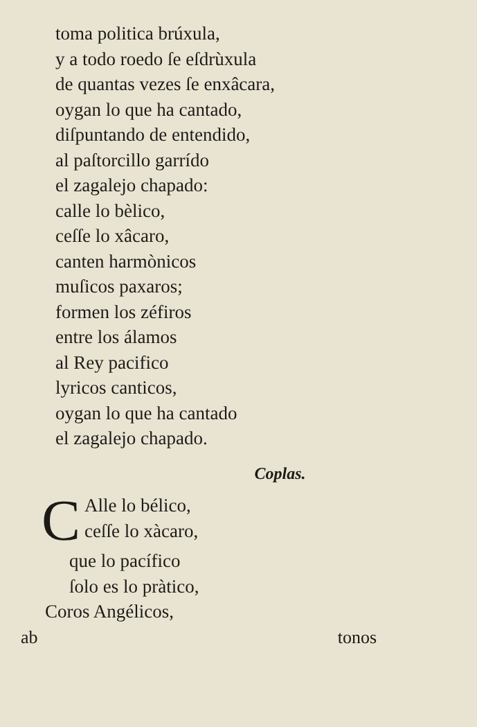toma politica brúxula,
y a todo roedo ſe eſdrùxula
de quantas vezes ſe enxâcara,
oygan lo que ha cantado,
diſpuntando de entendido,
al paſtorcillo garrído
el zagalejo chapado:
calle lo bèlico,
ceſſe lo xâcaro,
canten harmònicos
muſicos paxaros;
formen los zéfiros
entre los álamos
al Rey pacifico
lyricos canticos,
oygan lo que ha cantado
el zagalejo chapado.
Coplas.
C
Alle lo bélico,
ceſſe lo xàcaro,
que lo pacífico
ſolo es lo pràtico,
Coros Angélicos,
ab tonos